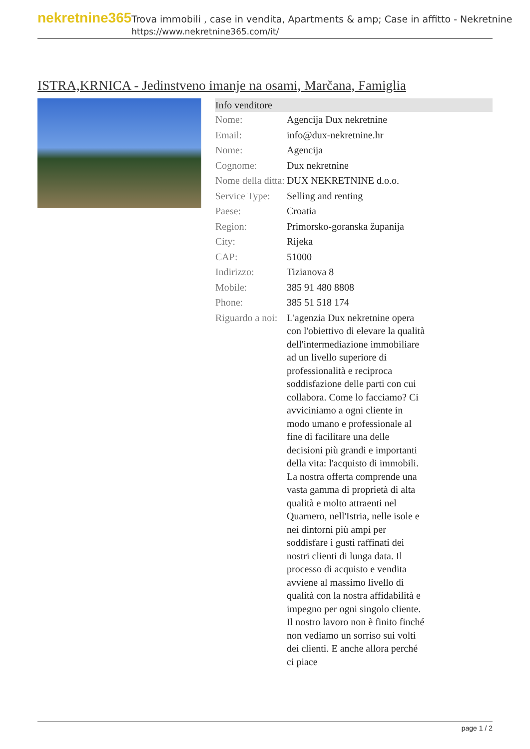nekretnine365
Trova immobili , case in vendita, Apartments & amp; Case in affitto - Nekretnine
https://www.nekretnine365.com/it/
ISTRA,KRNICA - Jedinstveno imanje na osami, Marčana, Famiglia
Info venditore
| Nome: | Agencija Dux nekretnine |
| Email: | info@dux-nekretnine.hr |
| Nome: | Agencija |
| Cognome: | Dux nekretnine |
| Nome della ditta: | DUX NEKRETNINE d.o.o. |
| Service Type: | Selling and renting |
| Paese: | Croatia |
| Region: | Primorsko-goranska županija |
| City: | Rijeka |
| CAP: | 51000 |
| Indirizzo: | Tizianova 8 |
| Mobile: | 385 91 480 8808 |
| Phone: | 385 51 518 174 |
| Riguardo a noi: | L'agenzia Dux nekretnine opera con l'obiettivo di elevare la qualità dell'intermediazione immobiliare ad un livello superiore di professionalità e reciproca soddisfazione delle parti con cui collabora. Come lo facciamo? Ci avviciniamo a ogni cliente in modo umano e professionale al fine di facilitare una delle decisioni più grandi e importanti della vita: l'acquisto di immobili. La nostra offerta comprende una vasta gamma di proprietà di alta qualità e molto attraenti nel Quarnero, nell'Istria, nelle isole e nei dintorni più ampi per soddisfare i gusti raffinati dei nostri clienti di lunga data. Il processo di acquisto e vendita avviene al massimo livello di qualità con la nostra affidabilità e impegno per ogni singolo cliente. Il nostro lavoro non è finito finché non vediamo un sorriso sui volti dei clienti. E anche allora perché ci piace |
page 1 / 2